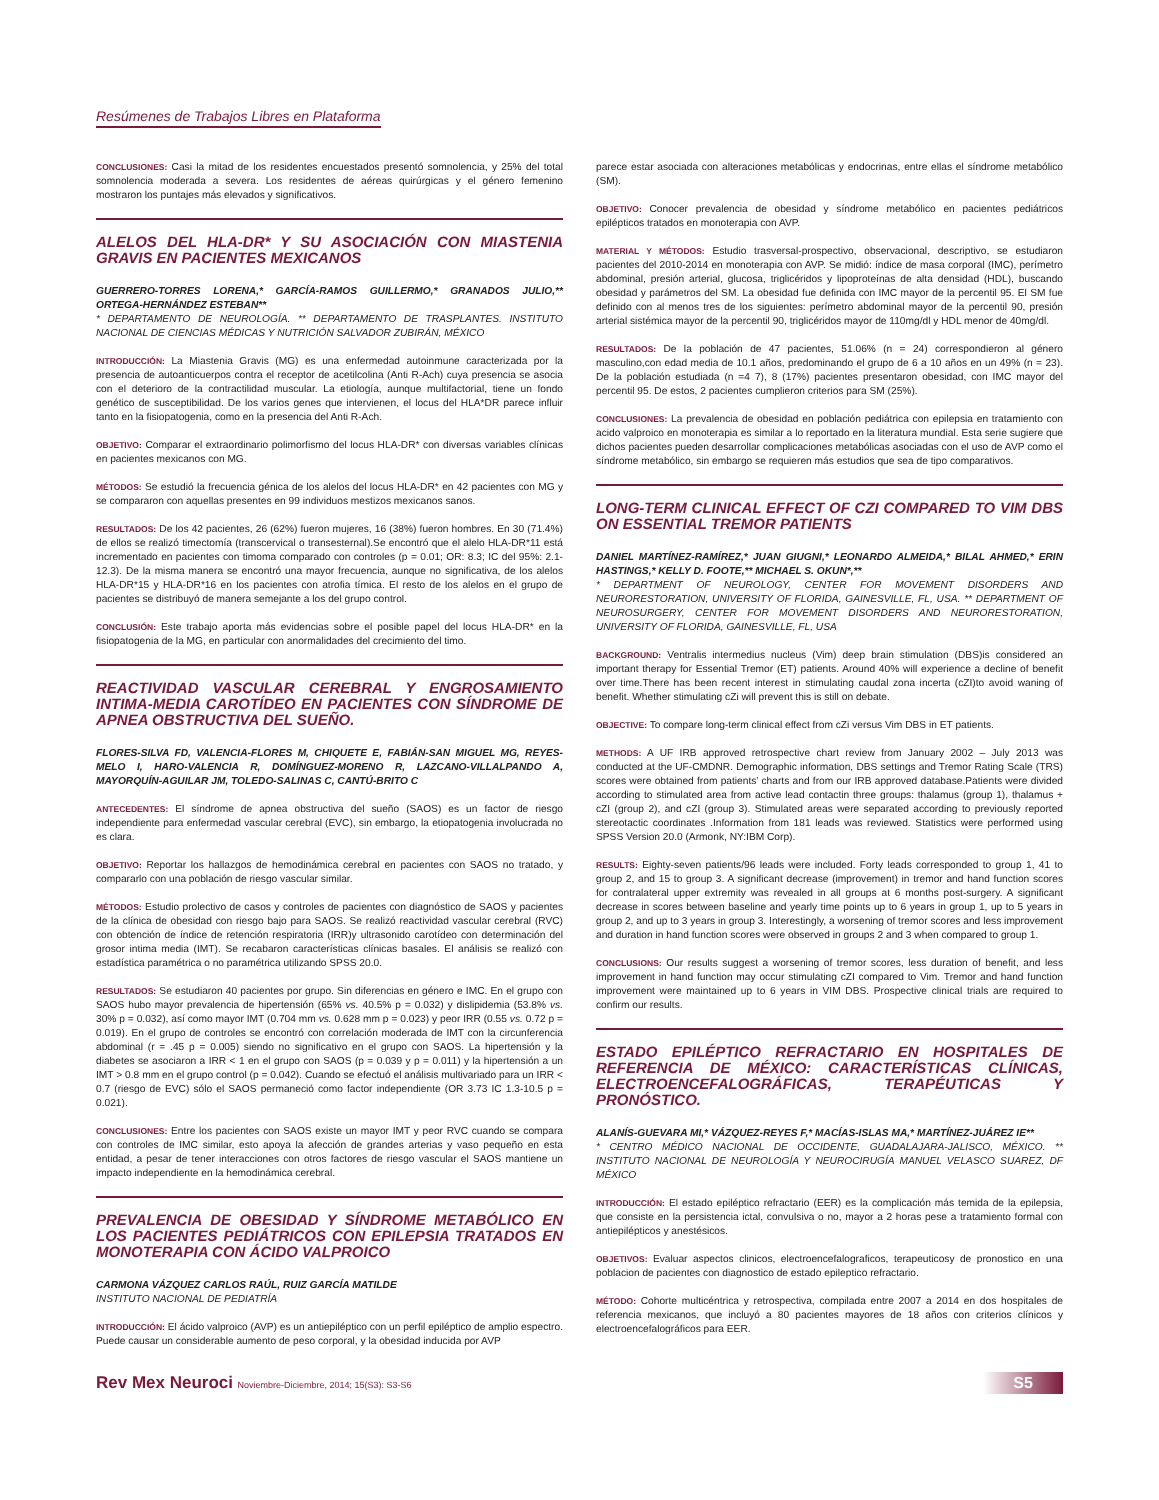Resúmenes de Trabajos Libres en Plataforma
CONCLUSIONES: Casi la mitad de los residentes encuestados presentó somnolencia, y 25% del total somnolencia moderada a severa. Los residentes de aéreas quirúrgicas y el género femenino mostraron los puntajes más elevados y significativos.
ALELOS DEL HLA-DR* Y SU ASOCIACIÓN CON MIASTENIA GRAVIS EN PACIENTES MEXICANOS
GUERRERO-TORRES LORENA,* GARCÍA-RAMOS GUILLERMO,* GRANADOS JULIO,** ORTEGA-HERNÁNDEZ ESTEBAN**
* DEPARTAMENTO DE NEUROLOGÍA. ** DEPARTAMENTO DE TRASPLANTES. INSTITUTO NACIONAL DE CIENCIAS MÉDICAS Y NUTRICIÓN SALVADOR ZUBIRÁN, MÉXICO
INTRODUCCIÓN: La Miastenia Gravis (MG) es una enfermedad autoinmune caracterizada por la presencia de autoanticuerpos contra el receptor de acetilcolina (Anti R-Ach) cuya presencia se asocia con el deterioro de la contractilidad muscular. La etiología, aunque multifactorial, tiene un fondo genético de susceptibilidad. De los varios genes que intervienen, el locus del HLA*DR parece influir tanto en la fisiopatogenia, como en la presencia del Anti R-Ach.
OBJETIVO: Comparar el extraordinario polimorfismo del locus HLA-DR* con diversas variables clínicas en pacientes mexicanos con MG.
MÉTODOS: Se estudió la frecuencia génica de los alelos del locus HLA-DR* en 42 pacientes con MG y se compararon con aquellas presentes en 99 individuos mestizos mexicanos sanos.
RESULTADOS: De los 42 pacientes, 26 (62%) fueron mujeres, 16 (38%) fueron hombres. En 30 (71.4%) de ellos se realizó timectomía (transcervical o transesternal).Se encontró que el alelo HLA-DR*11 está incrementado en pacientes con timoma comparado con controles (p = 0.01; OR: 8.3; IC del 95%: 2.1-12.3). De la misma manera se encontró una mayor frecuencia, aunque no significativa, de los alelos HLA-DR*15 y HLA-DR*16 en los pacientes con atrofia tímica. El resto de los alelos en el grupo de pacientes se distribuyó de manera semejante a los del grupo control.
CONCLUSIÓN: Este trabajo aporta más evidencias sobre el posible papel del locus HLA-DR* en la fisiopatogenia de la MG, en particular con anormalidades del crecimiento del timo.
REACTIVIDAD VASCULAR CEREBRAL Y ENGROSAMIENTO INTIMA-MEDIA CAROTÍDEO EN PACIENTES CON SÍNDROME DE APNEA OBSTRUCTIVA DEL SUEÑO.
FLORES-SILVA FD, VALENCIA-FLORES M, CHIQUETE E, FABIÁN-SAN MIGUEL MG, REYES-MELO I, HARO-VALENCIA R, DOMÍNGUEZ-MORENO R, LAZCANO-VILLALPANDO A, MAYORQUÍN-AGUILAR JM, TOLEDO-SALINAS C, CANTÚ-BRITO C
ANTECEDENTES: El síndrome de apnea obstructiva del sueño (SAOS) es un factor de riesgo independiente para enfermedad vascular cerebral (EVC), sin embargo, la etiopatogenia involucrada no es clara.
OBJETIVO: Reportar los hallazgos de hemodinámica cerebral en pacientes con SAOS no tratado, y compararlo con una población de riesgo vascular similar.
MÉTODOS: Estudio prolectivo de casos y controles de pacientes con diagnóstico de SAOS y pacientes de la clínica de obesidad con riesgo bajo para SAOS. Se realizó reactividad vascular cerebral (RVC) con obtención de índice de retención respiratoria (IRR)y ultrasonido carotídeo con determinación del grosor intima media (IMT). Se recabaron características clínicas basales. El análisis se realizó con estadística paramétrica o no paramétrica utilizando SPSS 20.0.
RESULTADOS: Se estudiaron 40 pacientes por grupo. Sin diferencias en género e IMC. En el grupo con SAOS hubo mayor prevalencia de hipertensión (65% vs. 40.5% p = 0.032) y dislipidemia (53.8% vs. 30% p = 0.032), así como mayor IMT (0.704 mm vs. 0.628 mm p = 0.023) y peor IRR (0.55 vs. 0.72 p = 0.019). En el grupo de controles se encontró con correlación moderada de IMT con la circunferencia abdominal (r = .45 p = 0.005) siendo no significativo en el grupo con SAOS. La hipertensión y la diabetes se asociaron a IRR < 1 en el grupo con SAOS (p = 0.039 y p = 0.011) y la hipertensión a un IMT > 0.8 mm en el grupo control (p = 0.042). Cuando se efectuó el análisis multivariado para un IRR < 0.7 (riesgo de EVC) sólo el SAOS permaneció como factor independiente (OR 3.73 IC 1.3-10.5 p = 0.021).
CONCLUSIONES: Entre los pacientes con SAOS existe un mayor IMT y peor RVC cuando se compara con controles de IMC similar, esto apoya la afección de grandes arterias y vaso pequeño en esta entidad, a pesar de tener interacciones con otros factores de riesgo vascular el SAOS mantiene un impacto independiente en la hemodinámica cerebral.
PREVALENCIA DE OBESIDAD Y SÍNDROME METABÓLICO EN LOS PACIENTES PEDIÁTRICOS CON EPILEPSIA TRATADOS EN MONOTERAPIA CON ÁCIDO VALPROICO
CARMONA VÁZQUEZ CARLOS RAÚL, RUIZ GARCÍA MATILDE
INSTITUTO NACIONAL DE PEDIATRÍA
INTRODUCCIÓN: El ácido valproico (AVP) es un antiepiléptico con un perfil epiléptico de amplio espectro. Puede causar un considerable aumento de peso corporal, y la obesidad inducida por AVP
parece estar asociada con alteraciones metabólicas y endocrinas, entre ellas el síndrome metabólico (SM).
OBJETIVO: Conocer prevalencia de obesidad y síndrome metabólico en pacientes pediátricos epilépticos tratados en monoterapia con AVP.
MATERIAL Y MÉTODOS: Estudio trasversal-prospectivo, observacional, descriptivo, se estudiaron pacientes del 2010-2014 en monoterapia con AVP. Se midió: índice de masa corporal (IMC), perímetro abdominal, presión arterial, glucosa, triglicéridos y lipoproteínas de alta densidad (HDL), buscando obesidad y parámetros del SM. La obesidad fue definida con IMC mayor de la percentil 95. El SM fue definido con al menos tres de los siguientes: perímetro abdominal mayor de la percentil 90, presión arterial sistémica mayor de la percentil 90, triglicéridos mayor de 110mg/dl y HDL menor de 40mg/dl.
RESULTADOS: De la población de 47 pacientes, 51.06% (n = 24) correspondieron al género masculino,con edad media de 10.1 años, predominando el grupo de 6 a 10 años en un 49% (n = 23). De la población estudiada (n =4 7), 8 (17%) pacientes presentaron obesidad, con IMC mayor del percentil 95. De estos, 2 pacientes cumplieron criterios para SM (25%).
CONCLUSIONES: La prevalencia de obesidad en población pediátrica con epilepsia en tratamiento con acido valproico en monoterapia es similar a lo reportado en la literatura mundial. Esta serie sugiere que dichos pacientes pueden desarrollar complicaciones metabólicas asociadas con el uso de AVP como el síndrome metabólico, sin embargo se requieren más estudios que sea de tipo comparativos.
LONG-TERM CLINICAL EFFECT OF CZI COMPARED TO VIM DBS ON ESSENTIAL TREMOR PATIENTS
DANIEL MARTÍNEZ-RAMÍREZ,* JUAN GIUGNI,* LEONARDO ALMEIDA,* BILAL AHMED,* ERIN HASTINGS,* KELLY D. FOOTE,** MICHAEL S. OKUN*,**
* DEPARTMENT OF NEUROLOGY, CENTER FOR MOVEMENT DISORDERS AND NEURORESTORATION, UNIVERSITY OF FLORIDA, GAINESVILLE, FL, USA. ** DEPARTMENT OF NEUROSURGERY, CENTER FOR MOVEMENT DISORDERS AND NEURORESTORATION, UNIVERSITY OF FLORIDA, GAINESVILLE, FL, USA
BACKGROUND: Ventralis intermedius nucleus (Vim) deep brain stimulation (DBS)is considered an important therapy for Essential Tremor (ET) patients. Around 40% will experience a decline of benefit over time.There has been recent interest in stimulating caudal zona incerta (cZI)to avoid waning of benefit. Whether stimulating cZi will prevent this is still on debate.
OBJECTIVE: To compare long-term clinical effect from cZi versus Vim DBS in ET patients.
METHODS: A UF IRB approved retrospective chart review from January 2002 – July 2013 was conducted at the UF-CMDNR. Demographic information, DBS settings and Tremor Rating Scale (TRS) scores were obtained from patients’ charts and from our IRB approved database.Patients were divided according to stimulated area from active lead contactin three groups: thalamus (group 1), thalamus + cZI (group 2), and cZI (group 3). Stimulated areas were separated according to previously reported stereotactic coordinates .Information from 181 leads was reviewed. Statistics were performed using SPSS Version 20.0 (Armonk, NY:IBM Corp).
RESULTS: Eighty-seven patients/96 leads were included. Forty leads corresponded to group 1, 41 to group 2, and 15 to group 3. A significant decrease (improvement) in tremor and hand function scores for contralateral upper extremity was revealed in all groups at 6 months post-surgery. A significant decrease in scores between baseline and yearly time points up to 6 years in group 1, up to 5 years in group 2, and up to 3 years in group 3. Interestingly, a worsening of tremor scores and less improvement and duration in hand function scores were observed in groups 2 and 3 when compared to group 1.
CONCLUSIONS: Our results suggest a worsening of tremor scores, less duration of benefit, and less improvement in hand function may occur stimulating cZI compared to Vim. Tremor and hand function improvement were maintained up to 6 years in VIM DBS. Prospective clinical trials are required to confirm our results.
ESTADO EPILÉPTICO REFRACTARIO EN HOSPITALES DE REFERENCIA DE MÉXICO: CARACTERÍSTICAS CLÍNICAS, ELECTROENCEFALOGRÁFICAS, TERAPÉUTICAS Y PRONÓSTICO.
ALANÍS-GUEVARA MI,* VÁZQUEZ-REYES F,* MACÍAS-ISLAS MA,* MARTÍNEZ-JUÁREZ IE**
* CENTRO MÉDICO NACIONAL DE OCCIDENTE, GUADALAJARA-JALISCO, MÉXICO. ** INSTITUTO NACIONAL DE NEUROLOGÍA Y NEUROCIRUGÍA MANUEL VELASCO SUAREZ, DF MÉXICO
INTRODUCCIÓN: El estado epiléptico refractario (EER) es la complicación más temida de la epilepsia, que consiste en la persistencia ictal, convulsiva o no, mayor a 2 horas pese a tratamiento formal con antiepilépticos y anestésicos.
OBJETIVOS: Evaluar aspectos clinicos, electroencefalograficos, terapeuticosy de pronostico en una poblacion de pacientes con diagnostico de estado epileptico refractario.
MÉTODO: Cohorte multicéntrica y retrospectiva, compilada entre 2007 a 2014 en dos hospitales de referencia mexicanos, que incluyó a 80 pacientes mayores de 18 años con criterios clínicos y electroencefalográficos para EER.
Rev Mex Neuroci Noviembre-Diciembre, 2014; 15(S3): S3-S6
S5